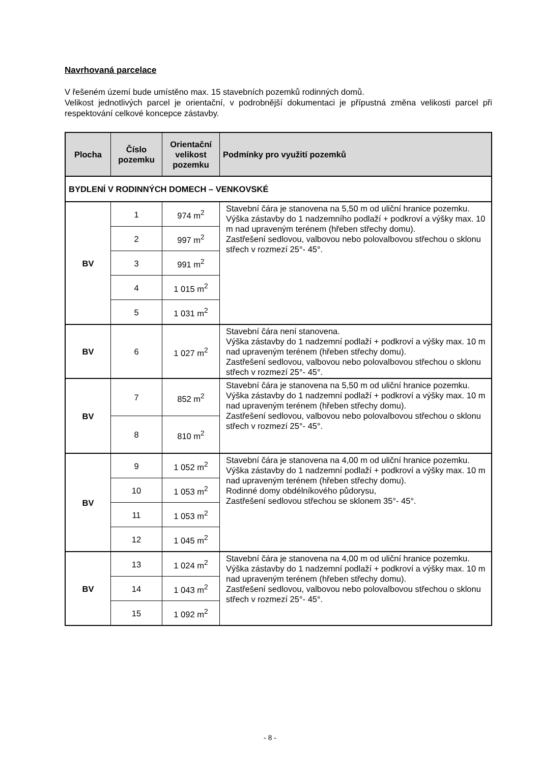Navrhovaná parcelace
V řešeném území bude umístěno max. 15 stavebních pozemků rodinných domů.
Velikost jednotlivých parcel je orientační, v podrobnější dokumentaci je přípustná změna velikosti parcel při respektování celkové koncepce zástavby.
| Plocha | Číslo pozemku | Orientační velikost pozemku | Podmínky pro využití pozemků |
| --- | --- | --- | --- |
| BYDLENÍ V RODINNÝCH DOMECH – VENKOVSKÉ | | | |
| BV | 1 | 974 m<sup>2</sup> | Stavební čára je stanovena na 5,50 m od uliční hranice pozemku. Výška zástavby do 1 nadzemního podlaží + podkroví a výšky max. 10 m nad upraveným terénem (hřeben střechy domu). Zastřešení sedlovou, valbovou nebo polovalbovou střechou o sklonu střech v rozmezí 25°- 45°. |
| | 2 | 997 m<sup>2</sup> | |
| | 3 | 991 m<sup>2</sup> | |
| | 4 | 1 015 m<sup>2</sup> | |
| | 5 | 1 031 m<sup>2</sup> | |
| BV | 6 | 1 027 m<sup>2</sup> | Stavební čára není stanovena. Výška zástavby do 1 nadzemní podlaží + podkroví a výšky max. 10 m nad upraveným terénem (hřeben střechy domu). Zastřešení sedlovou, valbovou nebo polovalbovou střechou o sklonu střech v rozmezí 25°- 45°. |
| BV | 7 | 852 m<sup>2</sup> | Stavební čára je stanovena na 5,50 m od uliční hranice pozemku. Výška zástavby do 1 nadzemní podlaží + podkroví a výšky max. 10 m nad upraveným terénem (hřeben střechy domu). Zastřešení sedlovou, valbovou nebo polovalbovou střechou o sklonu střech v rozmezí 25°- 45°. |
| | 8 | 810 m<sup>2</sup> | |
| BV | 9 | 1 052 m<sup>2</sup> | Stavební čára je stanovena na 4,00 m od uliční hranice pozemku. Výška zástavby do 1 nadzemní podlaží + podkroví a výšky max. 10 m nad upraveným terénem (hřeben střechy domu). Rodinné domy obdélníkového půdorysu, Zastřešení sedlovou střechou se sklonem 35°- 45°. |
| | 10 | 1 053 m<sup>2</sup> | |
| | 11 | 1 053 m<sup>2</sup> | |
| | 12 | 1 045 m<sup>2</sup> | |
| BV | 13 | 1 024 m<sup>2</sup> | Stavební čára je stanovena na 4,00 m od uliční hranice pozemku. Výška zástavby do 1 nadzemní podlaží + podkroví a výšky max. 10 m nad upraveným terénem (hřeben střechy domu). Zastřešení sedlovou, valbovou nebo polovalbovou střechou o sklonu střech v rozmezí 25°- 45°. |
| | 14 | 1 043 m<sup>2</sup> | |
| | 15 | 1 092 m<sup>2</sup> | |
- 8 -